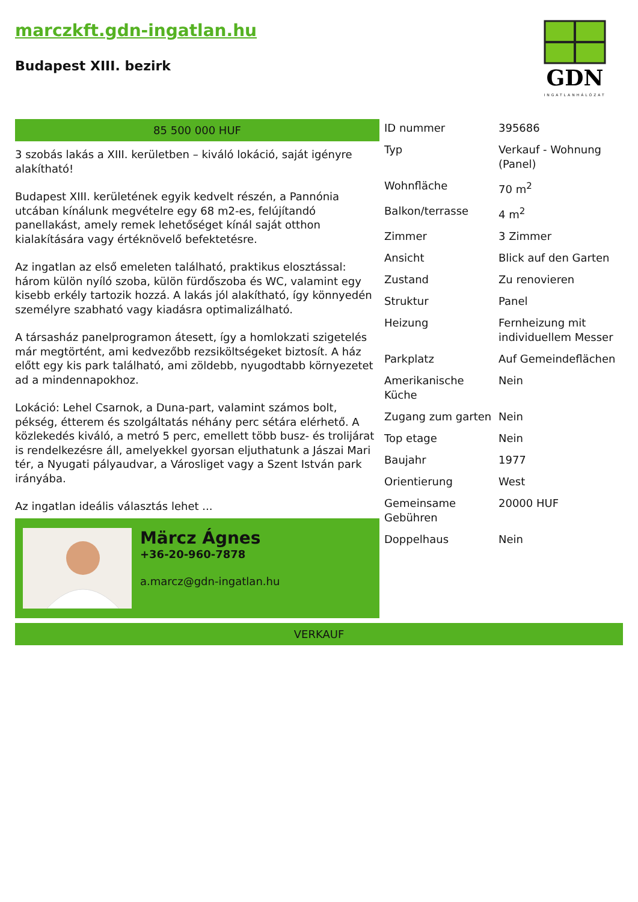marczkft.gdn-ingatlan.hu
Budapest XIII. bezirk
GDN
INGATLANHÁLÓZAT
85 500 000 HUF
3 szobás lakás a XIII. kerületben – kiváló lokáció, saját igényre alakítható!
Budapest XIII. kerületének egyik kedvelt részén, a Pannónia utcában kínálunk megvételre egy 68 m2-es, felújítandó panellakást, amely remek lehetőséget kínál saját otthon kialakítására vagy értéknövelő befektetésre.
Az ingatlan az első emeleten található, praktikus elosztással: három külön nyíló szoba, külön fürdőszoba és WC, valamint egy kisebb erkély tartozik hozzá. A lakás jól alakítható, így könnyedén személyre szabható vagy kiadásra optimalizálható.
A társasház panelprogramon átesett, így a homlokzati szigetelés már megtörtént, ami kedvezőbb rezsiköltségeket biztosít. A ház előtt egy kis park található, ami zöldebb, nyugodtabb környezetet ad a mindennapokhoz.
Lokáció: Lehel Csarnok, a Duna-part, valamint számos bolt, pékség, étterem és szolgáltatás néhány perc sétára elérhető. A közlekedés kiváló, a metró 5 perc, emellett több busz- és trolijárat is rendelkezésre áll, amelyekkel gyorsan eljuthatunk a Jászai Mari tér, a Nyugati pályaudvar, a Városliget vagy a Szent István park irányába.
Az ingatlan ideális választás lehet ...
Märcz Ágnes
+36-20-960-7878
a.marcz@gdn-ingatlan.hu
| ID nummer | 395686 |
| Typ | Verkauf - Wohnung (Panel) |
| Wohnfläche | 70 m<sup>2</sup> |
| Balkon/terrasse | 4 m<sup>2</sup> |
| Zimmer | 3 Zimmer |
| Ansicht | Blick auf den Garten |
| Zustand | Zu renovieren |
| Struktur | Panel |
| Heizung | Fernheizung mit individuellem Messer |
| Parkplatz | Auf Gemeindeflächen |
| Amerikanische Küche | Nein |
| Zugang zum garten | Nein |
| Top etage | Nein |
| Baujahr | 1977 |
| Orientierung | West |
| Gemeinsame Gebühren | 20000 HUF |
| Doppelhaus | Nein |
VERKAUF